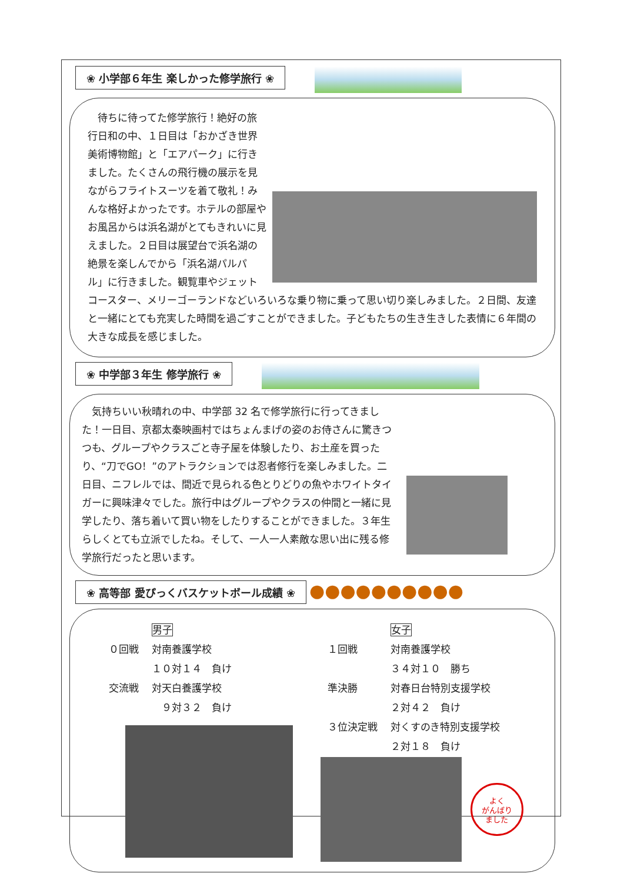❀ 小学部６年生 楽しかった修学旅行 ❀
　待ちに待ってた修学旅行！絶好の旅行日和の中、１日目は「おかざき世界美術博物館」と「エアパーク」に行きました。たくさんの飛行機の展示を見ながらフライトスーツを着て敬礼！みんな格好よかったです。ホテルの部屋やお風呂からは浜名湖がとてもきれいに見えました。２日目は展望台で浜名湖の絶景を楽しんでから「浜名湖パルパル」に行きました。観覧車やジェットコースター、メリーゴーランドなどいろいろな乗り物に乗って思い切り楽しみました。２日間、友達と一緒にとても充実した時間を過ごすことができました。子どもたちの生き生きした表情に６年間の大きな成長を感じました。
❀ 中学部３年生 修学旅行 ❀
　気持ちいい秋晴れの中、中学部 32 名で修学旅行に行ってきました！一日目、京都太秦映画村ではちょんまげの姿のお侍さんに驚きつつも、グループやクラスごと寺子屋を体験したり、お土産を買ったり、“刀でGO！”のアトラクションでは忍者修行を楽しみました。二日目、ニフレルでは、間近で見られる色とりどりの魚やホワイトタイガーに興味津々でした。旅行中はグループやクラスの仲間と一緒に見学したり、落ち着いて買い物をしたりすることができました。３年生らしくとても立派でしたね。そして、一人一人素敵な思い出に残る修学旅行だったと思います。
❀ 高等部 愛ぴっくバスケットボール成績 ❀ ●●●●●●●●●●
| | 男子 |
| ０回戦 | 対南養護学校 |
| | １０対１４ 負け |
| 交流戦 | 対天白養護学校 |
| | ９対３２ 負け |
| | 女子 |
| １回戦 | 対南養護学校 |
| | ３４対１０ 勝ち |
| 準決勝 | 対春日台特別支援学校 |
| | ２対４２ 負け |
| ３位決定戦 | 対くすのき特別支援学校 |
| | ２対１８ 負け |
よく
がんばり
ました